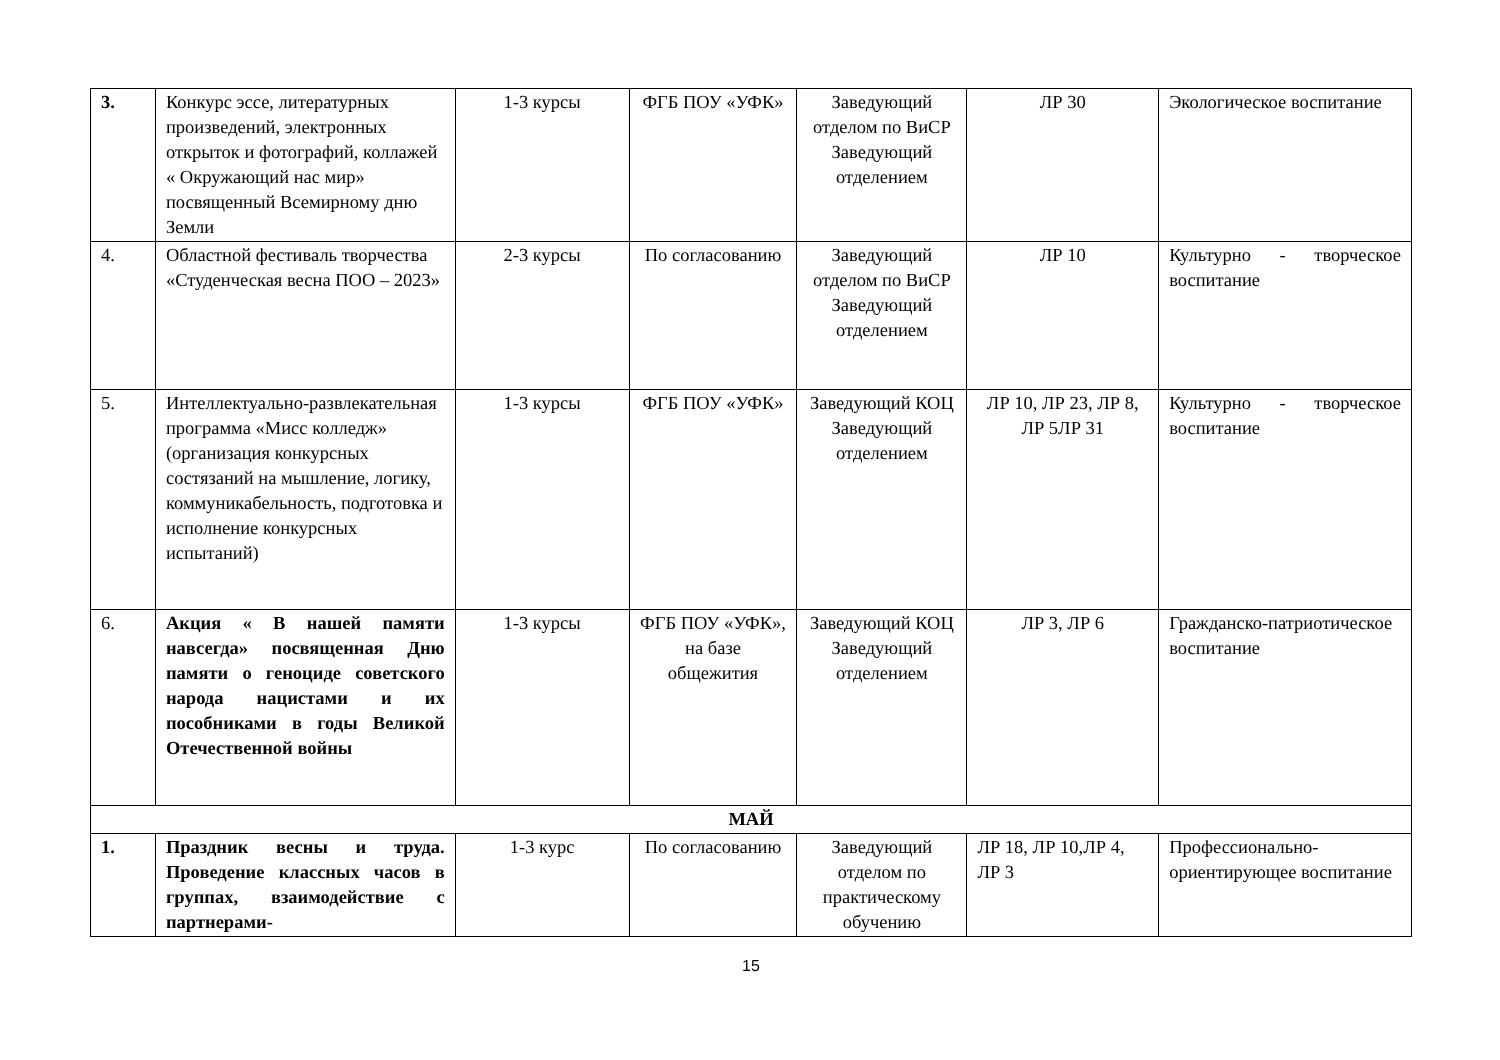| 3. | Конкурс эссе, литературных произведений, электронных открыток и фотографий, коллажей « Окружающий нас мир» посвященный Всемирному дню Земли | 1-3 курсы | ФГБ ПОУ «УФК» | Заведующий отделом по ВиСР Заведующий отделением | ЛР 30 | Экологическое воспитание |
| 4. | Областной фестиваль творчества «Студенческая весна ПОО – 2023» | 2-3 курсы | По согласованию | Заведующий отделом по ВиСР Заведующий отделением | ЛР 10 | Культурно - творческое воспитание |
| 5. | Интеллектуально-развлекательная программа «Мисс колледж» (организация конкурсных состязаний на мышление, логику, коммуникабельность, подготовка и исполнение конкурсных испытаний) | 1-3 курсы | ФГБ ПОУ «УФК» | Заведующий КОЦ Заведующий отделением | ЛР 10, ЛР 23, ЛР 8, ЛР 5ЛР 31 | Культурно - творческое воспитание |
| 6. | Акция « В нашей памяти навсегда» посвященная Дню памяти о геноциде советского народа нацистами и их пособниками в годы Великой Отечественной войны | 1-3 курсы | ФГБ ПОУ «УФК», на базе общежития | Заведующий КОЦ Заведующий отделением | ЛР 3, ЛР 6 | Гражданско-патриотическое воспитание |
| МАЙ | | | | | | |
| 1. | Праздник весны и труда. Проведение классных часов в группах, взаимодействие с партнерами- | 1-3 курс | По согласованию | Заведующий отделом по практическому обучению | ЛР 18, ЛР 10,ЛР 4, ЛР 3 | Профессионально-ориентирующее воспитание |
15